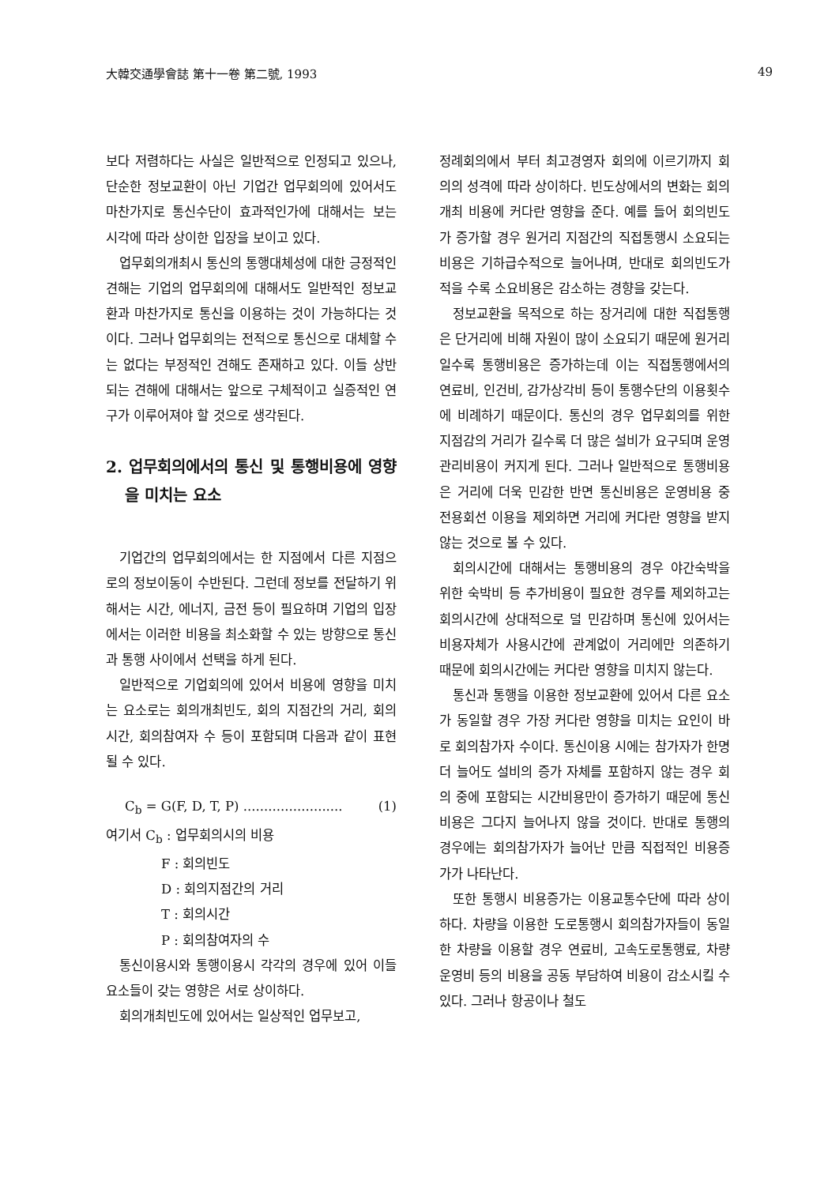大韓交通學會誌 第十一卷 第二號, 1993 49
보다 저렴하다는 사실은 일반적으로 인정되고 있으나, 단순한 정보교환이 아닌 기업간 업무회의에 있어서도 마찬가지로 통신수단이 효과적인가에 대해서는 보는 시각에 따라 상이한 입장을 보이고 있다.
업무회의개최시 통신의 통행대체성에 대한 긍정적인 견해는 기업의 업무회의에 대해서도 일반적인 정보교환과 마찬가지로 통신을 이용하는 것이 가능하다는 것이다. 그러나 업무회의는 전적으로 통신으로 대체할 수는 없다는 부정적인 견해도 존재하고 있다. 이들 상반되는 견해에 대해서는 앞으로 구체적이고 실증적인 연구가 이루어져야 할 것으로 생각된다.
2. 업무회의에서의 통신 및 통행비용에 영향을 미치는 요소
기업간의 업무회의에서는 한 지점에서 다른 지점으로의 정보이동이 수반된다. 그런데 정보를 전달하기 위해서는 시간, 에너지, 금전 등이 필요하며 기업의 입장에서는 이러한 비용을 최소화할 수 있는 방향으로 통신과 통행 사이에서 선택을 하게 된다.
일반적으로 기업회의에 있어서 비용에 영향을 미치는 요소로는 회의개최빈도, 회의 지점간의 거리, 회의시간, 회의참여자 수 등이 포함되며 다음과 같이 표현될 수 있다.
C<sub>b</sub> = G(F, D, T, P) ........................ (1)
여기서 C<sub>b</sub> : 업무회의시의 비용
F : 회의빈도
D : 회의지점간의 거리
T : 회의시간
P : 회의참여자의 수
통신이용시와 통행이용시 각각의 경우에 있어 이들 요소들이 갖는 영향은 서로 상이하다.
회의개최빈도에 있어서는 일상적인 업무보고,
정례회의에서 부터 최고경영자 회의에 이르기까지 회의의 성격에 따라 상이하다. 빈도상에서의 변화는 회의개최 비용에 커다란 영향을 준다. 예를 들어 회의빈도가 증가할 경우 원거리 지점간의 직접통행시 소요되는 비용은 기하급수적으로 늘어나며, 반대로 회의빈도가 적을 수록 소요비용은 감소하는 경향을 갖는다.
정보교환을 목적으로 하는 장거리에 대한 직접통행은 단거리에 비해 자원이 많이 소요되기 때문에 원거리일수록 통행비용은 증가하는데 이는 직접통행에서의 연료비, 인건비, 감가상각비 등이 통행수단의 이용횟수에 비례하기 때문이다. 통신의 경우 업무회의를 위한 지점감의 거리가 길수록 더 많은 설비가 요구되며 운영관리비용이 커지게 된다. 그러나 일반적으로 통행비용은 거리에 더욱 민감한 반면 통신비용은 운영비용 중 전용회선 이용을 제외하면 거리에 커다란 영향을 받지 않는 것으로 볼 수 있다.
회의시간에 대해서는 통행비용의 경우 야간숙박을 위한 숙박비 등 추가비용이 필요한 경우를 제외하고는 회의시간에 상대적으로 덜 민감하며 통신에 있어서는 비용자체가 사용시간에 관계없이 거리에만 의존하기 때문에 회의시간에는 커다란 영향을 미치지 않는다.
통신과 통행을 이용한 정보교환에 있어서 다른 요소가 동일할 경우 가장 커다란 영향을 미치는 요인이 바로 회의참가자 수이다. 통신이용 시에는 참가자가 한명 더 늘어도 설비의 증가 자체를 포함하지 않는 경우 회의 중에 포함되는 시간비용만이 증가하기 때문에 통신비용은 그다지 늘어나지 않을 것이다. 반대로 통행의 경우에는 회의참가자가 늘어난 만큼 직접적인 비용증가가 나타난다.
또한 통행시 비용증가는 이용교통수단에 따라 상이하다. 차량을 이용한 도로통행시 회의참가자들이 동일한 차량을 이용할 경우 연료비, 고속도로통행료, 차량운영비 등의 비용을 공동 부담하여 비용이 감소시킬 수 있다. 그러나 항공이나 철도